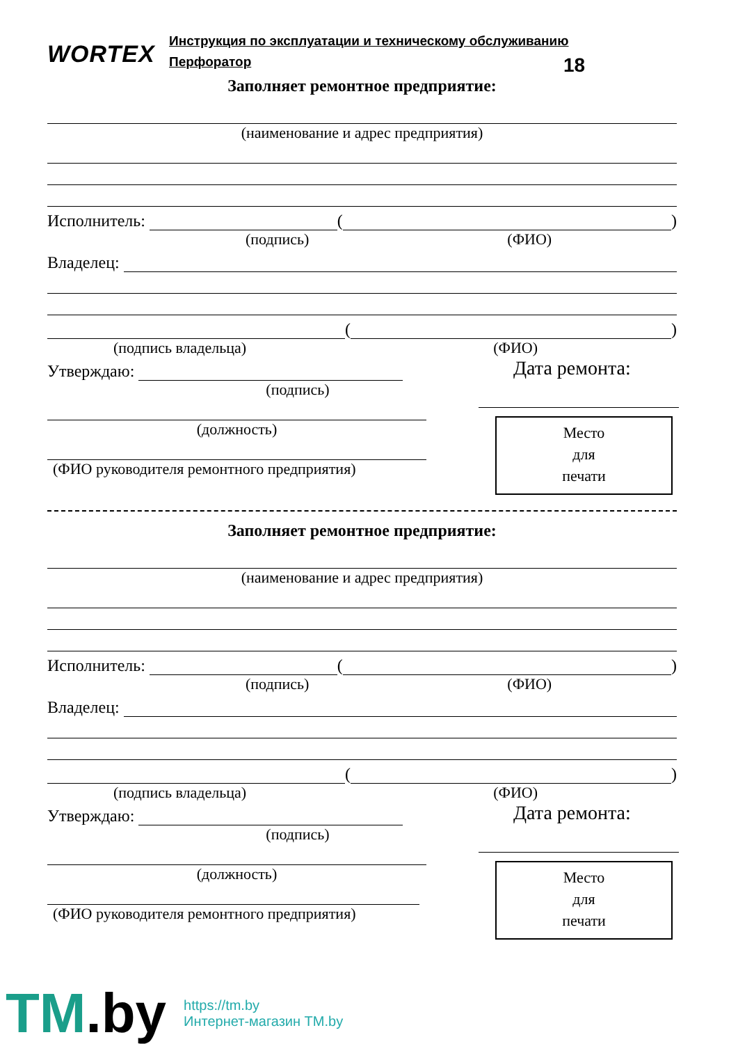WORTEX
Инструкция по эксплуатации и техническому обслуживанию
Перфоратор
18
Заполняет ремонтное предприятие:
(наименование и адрес предприятия)
Исполнитель:
(
)
(подпись) (ФИО)
Владелец:
(
)
(подпись владельца) (ФИО)
Утверждаю:
(подпись)
(должность)
(ФИО руководителя ремонтного предприятия)
Дата ремонта:
Место
для
печати
Заполняет ремонтное предприятие:
(наименование и адрес предприятия)
Исполнитель:
(
)
(подпись) (ФИО)
Владелец:
(
)
(подпись владельца) (ФИО)
Утверждаю:
(подпись)
(должность)
(ФИО руководителя ремонтного предприятия)
Дата ремонта:
Место
для
печати
TM.by
https://tm.by
Интернет-магазин TM.by